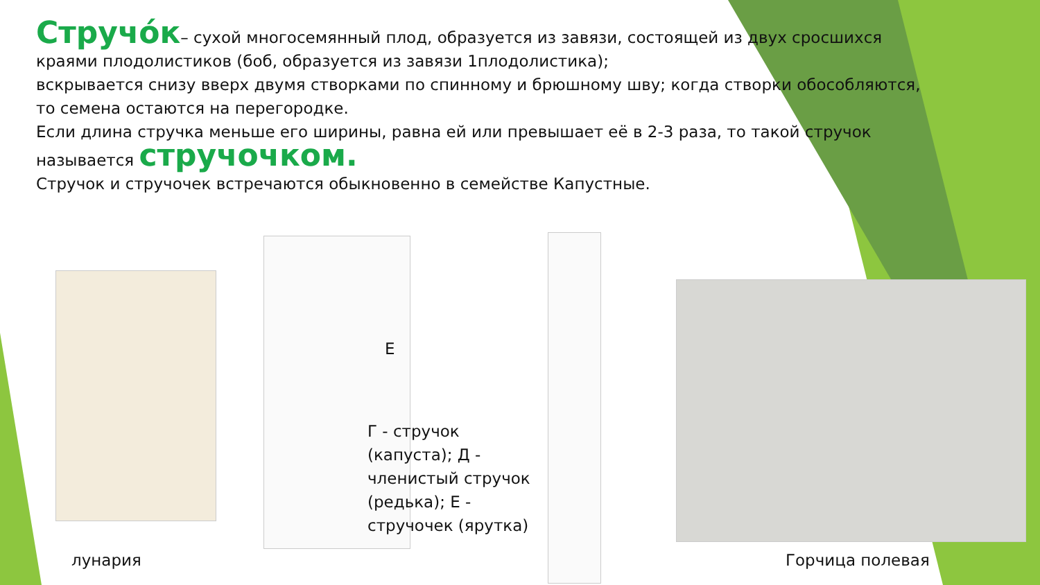Стручо́к– сухой многосемянный плод, образуется из завязи, состоящей из двух сросшихся краями плодолистиков (боб, образуется из завязи 1плодолистика);
вскрывается снизу вверх двумя створками по спинному и брюшному шву; когда створки обособляются, то семена остаются на перегородке.
Если длина стручка меньше его ширины, равна ей или превышает её в 2-3 раза, то такой стручок называется стручочком.
Стручок и стручочек встречаются обыкновенно в семействе Капустные.
Е
Г - стручок (капуста); Д - членистый стручок (редька); Е - стручочек (ярутка)
лунария Горчица полевая